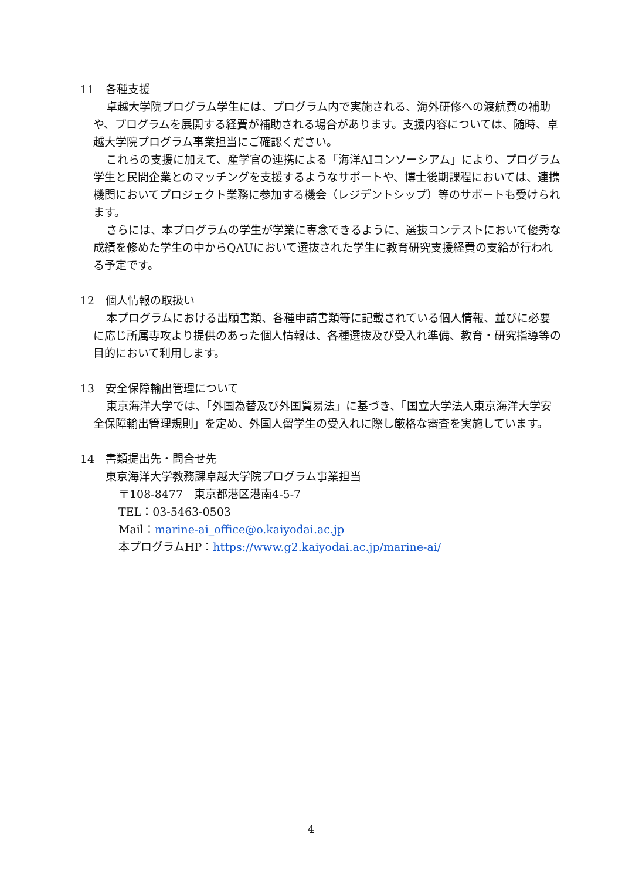11 各種支援
卓越大学院プログラム学生には、プログラム内で実施される、海外研修への渡航費の補助や、プログラムを展開する経費が補助される場合があります。支援内容については、随時、卓越大学院プログラム事業担当にご確認ください。
これらの支援に加えて、産学官の連携による「海洋AIコンソーシアム」により、プログラム学生と民間企業とのマッチングを支援するようなサポートや、博士後期課程においては、連携機関においてプロジェクト業務に参加する機会（レジデントシップ）等のサポートも受けられます。
さらには、本プログラムの学生が学業に専念できるように、選抜コンテストにおいて優秀な成績を修めた学生の中からQAUにおいて選抜された学生に教育研究支援経費の支給が行われる予定です。
12 個人情報の取扱い
本プログラムにおける出願書類、各種申請書類等に記載されている個人情報、並びに必要に応じ所属専攻より提供のあった個人情報は、各種選抜及び受入れ準備、教育・研究指導等の目的において利用します。
13 安全保障輸出管理について
東京海洋大学では、「外国為替及び外国貿易法」に基づき、「国立大学法人東京海洋大学安全保障輸出管理規則」を定め、外国人留学生の受入れに際し厳格な審査を実施しています。
14 書類提出先・問合せ先
東京海洋大学教務課卓越大学院プログラム事業担当
〒108-8477　東京都港区港南4-5-7
TEL：03-5463-0503
Mail：marine-ai_office@o.kaiyodai.ac.jp
本プログラムHP：https://www.g2.kaiyodai.ac.jp/marine-ai/
4